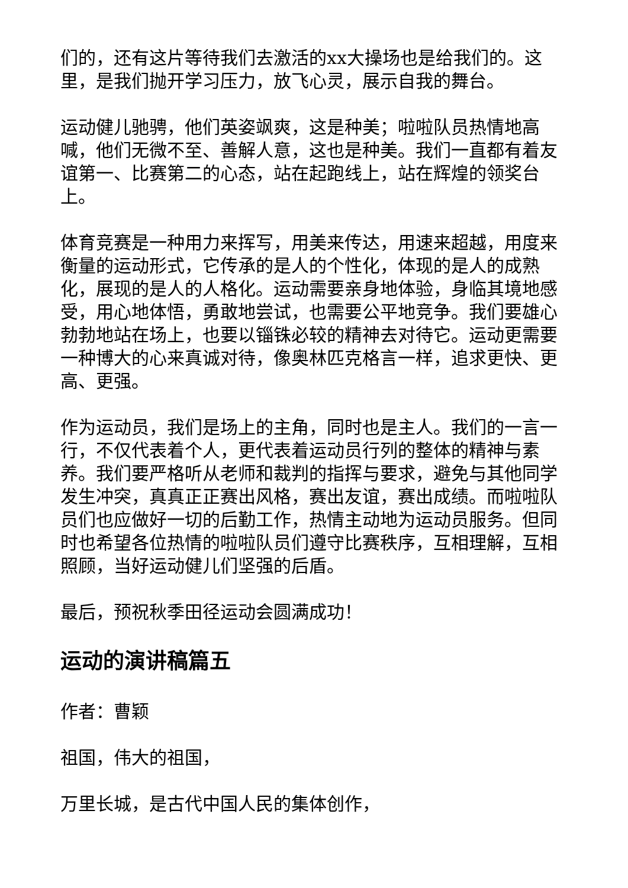们的，还有这片等待我们去激活的xx大操场也是给我们的。这里，是我们抛开学习压力，放飞心灵，展示自我的舞台。
运动健儿驰骋，他们英姿飒爽，这是种美；啦啦队员热情地高喊，他们无微不至、善解人意，这也是种美。我们一直都有着友谊第一、比赛第二的心态，站在起跑线上，站在辉煌的领奖台上。
体育竞赛是一种用力来挥写，用美来传达，用速来超越，用度来衡量的运动形式，它传承的是人的个性化，体现的是人的成熟化，展现的是人的人格化。运动需要亲身地体验，身临其境地感受，用心地体悟，勇敢地尝试，也需要公平地竞争。我们要雄心勃勃地站在场上，也要以锱铢必较的精神去对待它。运动更需要一种博大的心来真诚对待，像奥林匹克格言一样，追求更快、更高、更强。
作为运动员，我们是场上的主角，同时也是主人。我们的一言一行，不仅代表着个人，更代表着运动员行列的整体的精神与素养。我们要严格听从老师和裁判的指挥与要求，避免与其他同学发生冲突，真真正正赛出风格，赛出友谊，赛出成绩。而啦啦队员们也应做好一切的后勤工作，热情主动地为运动员服务。但同时也希望各位热情的啦啦队员们遵守比赛秩序，互相理解，互相照顾，当好运动健儿们坚强的后盾。
最后，预祝秋季田径运动会圆满成功！
运动的演讲稿篇五
作者：曹颖
祖国，伟大的祖国，
万里长城，是古代中国人民的集体创作，